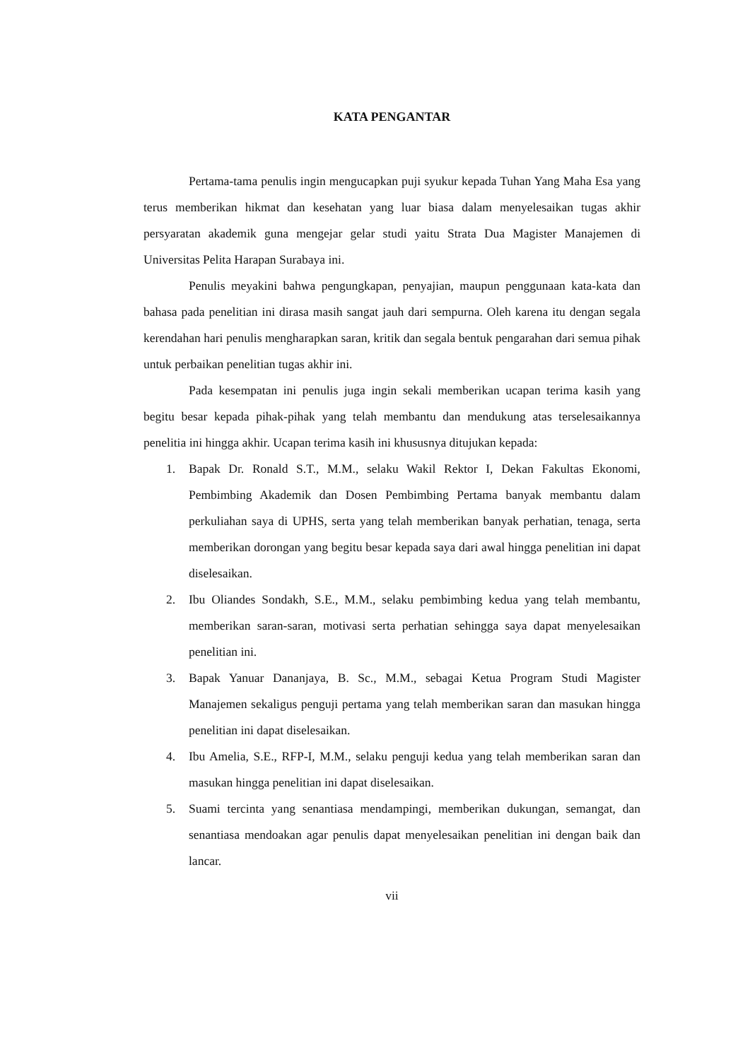KATA PENGANTAR
Pertama-tama penulis ingin mengucapkan puji syukur kepada Tuhan Yang Maha Esa yang terus memberikan hikmat dan kesehatan yang luar biasa dalam menyelesaikan tugas akhir persyaratan akademik guna mengejar gelar studi yaitu Strata Dua Magister Manajemen di Universitas Pelita Harapan Surabaya ini.
Penulis meyakini bahwa pengungkapan, penyajian, maupun penggunaan kata-kata dan bahasa pada penelitian ini dirasa masih sangat jauh dari sempurna. Oleh karena itu dengan segala kerendahan hari penulis mengharapkan saran, kritik dan segala bentuk pengarahan dari semua pihak untuk perbaikan penelitian tugas akhir ini.
Pada kesempatan ini penulis juga ingin sekali memberikan ucapan terima kasih yang begitu besar kepada pihak-pihak yang telah membantu dan mendukung atas terselesaikannya penelitia ini hingga akhir. Ucapan terima kasih ini khususnya ditujukan kepada:
1. Bapak Dr. Ronald S.T., M.M., selaku Wakil Rektor I, Dekan Fakultas Ekonomi, Pembimbing Akademik dan Dosen Pembimbing Pertama banyak membantu dalam perkuliahan saya di UPHS, serta yang telah memberikan banyak perhatian, tenaga, serta memberikan dorongan yang begitu besar kepada saya dari awal hingga penelitian ini dapat diselesaikan.
2. Ibu Oliandes Sondakh, S.E., M.M., selaku pembimbing kedua yang telah membantu, memberikan saran-saran, motivasi serta perhatian sehingga saya dapat menyelesaikan penelitian ini.
3. Bapak Yanuar Dananjaya, B. Sc., M.M., sebagai Ketua Program Studi Magister Manajemen sekaligus penguji pertama yang telah memberikan saran dan masukan hingga penelitian ini dapat diselesaikan.
4. Ibu Amelia, S.E., RFP-I, M.M., selaku penguji kedua yang telah memberikan saran dan masukan hingga penelitian ini dapat diselesaikan.
5. Suami tercinta yang senantiasa mendampingi, memberikan dukungan, semangat, dan senantiasa mendoakan agar penulis dapat menyelesaikan penelitian ini dengan baik dan lancar.
vii